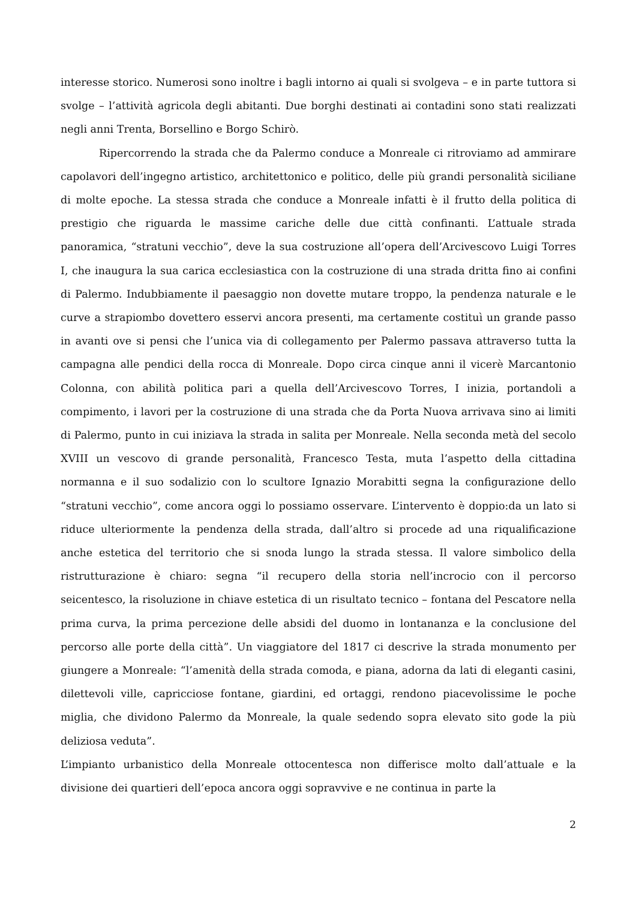interesse storico. Numerosi sono inoltre i bagli intorno ai quali si svolgeva – e in parte tuttora si svolge – l’attività agricola degli abitanti. Due borghi destinati ai contadini sono stati realizzati negli anni Trenta, Borsellino e Borgo Schirò.
Ripercorrendo la strada che da Palermo conduce a Monreale ci ritroviamo ad ammirare capolavori dell’ingegno artistico, architettonico e politico, delle più grandi personalità siciliane di molte epoche. La stessa strada che conduce a Monreale infatti è il frutto della politica di prestigio che riguarda le massime cariche delle due città confinanti. L’attuale strada panoramica, “stratuni vecchio”, deve la sua costruzione all’opera dell’Arcivescovo Luigi Torres I, che inaugura la sua carica ecclesiastica con la costruzione di una strada dritta fino ai confini di Palermo. Indubbiamente il paesaggio non dovette mutare troppo, la pendenza naturale e le curve a strapiombo dovettero esservi ancora presenti, ma certamente costituì un grande passo in avanti ove si pensi che l’unica via di collegamento per Palermo passava attraverso tutta la campagna alle pendici della rocca di Monreale. Dopo circa cinque anni il vicerè Marcantonio Colonna, con abilità politica pari a quella dell’Arcivescovo Torres, I inizia, portandoli a compimento, i lavori per la costruzione di una strada che da Porta Nuova arrivava sino ai limiti di Palermo, punto in cui iniziava la strada in salita per Monreale. Nella seconda metà del secolo XVIII un vescovo di grande personalità, Francesco Testa, muta l’aspetto della cittadina normanna e il suo sodalizio con lo scultore Ignazio Morabitti segna la configurazione dello “stratuni vecchio”, come ancora oggi lo possiamo osservare. L’intervento è doppio:da un lato si riduce ulteriormente la pendenza della strada, dall’altro si procede ad una riqualificazione anche estetica del territorio che si snoda lungo la strada stessa. Il valore simbolico della ristrutturazione è chiaro: segna “il recupero della storia nell’incrocio con il percorso seicentesco, la risoluzione in chiave estetica di un risultato tecnico – fontana del Pescatore nella prima curva, la prima percezione delle absidi del duomo in lontananza e la conclusione del percorso alle porte della città”. Un viaggiatore del 1817 ci descrive la strada monumento per giungere a Monreale: “l’amenità della strada comoda, e piana, adorna da lati di eleganti casini, dilettevoli ville, capricciose fontane, giardini, ed ortaggi, rendono piacevolissime le poche miglia, che dividono Palermo da Monreale, la quale sedendo sopra elevato sito gode la più deliziosa veduta”.
L’impianto urbanistico della Monreale ottocentesca non differisce molto dall’attuale e la divisione dei quartieri dell’epoca ancora oggi sopravvive e ne continua in parte la
2